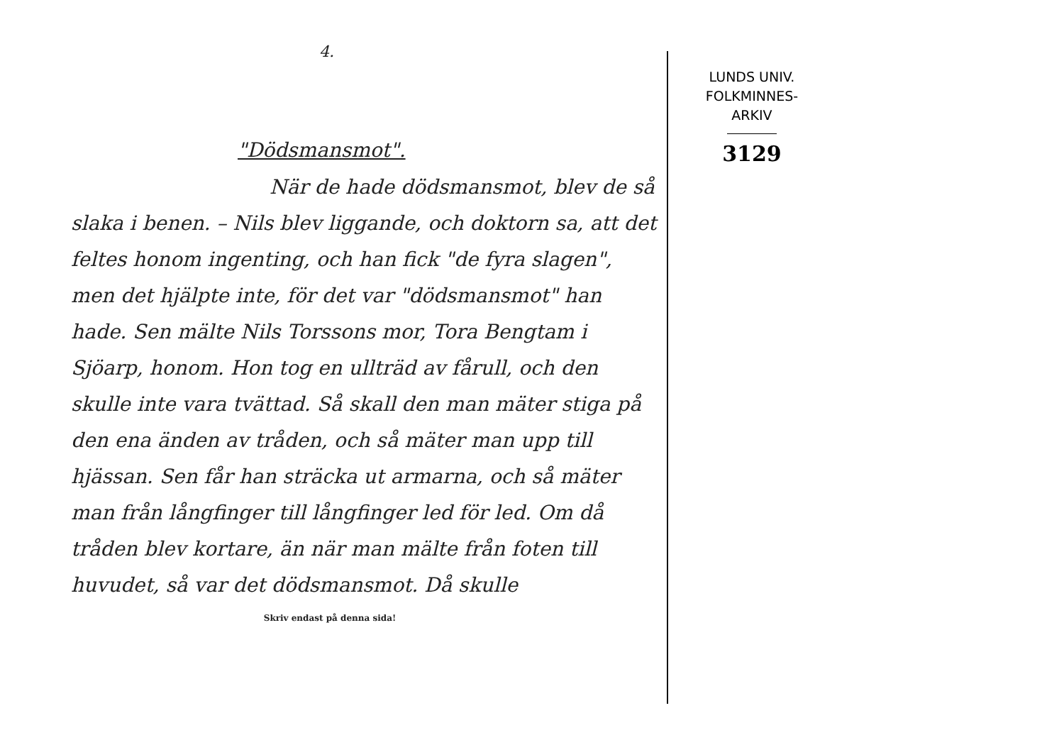4.
"Dödsmansmot".
När de hade dödsmansmot, blev de så slaka i benen. – Nils blev liggande, och doktorn sa, att det feltes honom ingenting, och han fick "de fyra slagen", men det hjälpte inte, för det var "dödsmansmot" han hade. Sen mälte Nils Torssons mor, Tora Bengtam i Sjöarp, honom. Hon tog en ullträd av fårull, och den skulle inte vara tvättad. Så skall den man mä­ter stiga på den ena änden av tråden, och så mäter man upp till hjässan. Sen får han sträc­ka ut armarna, och så mäter man från lång­finger till långfinger led för led. Om då tråden blev kortare, än när man mälte från foten till huvudet, så var det dödsmansmot. Då skulle
Skriv endast på denna sida!
LUNDS UNIV.
FOLKMINNES-
ARKIV
3129